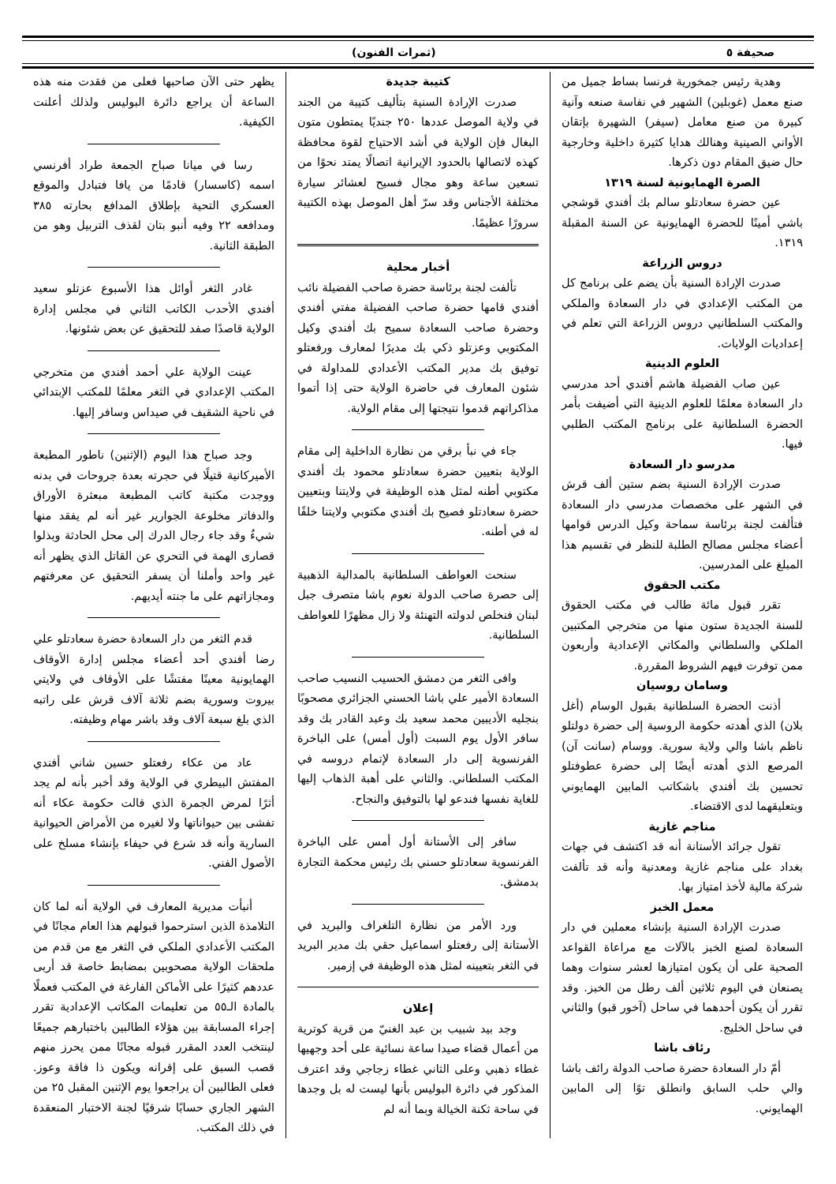صحيفة ٥ (ثمرات الفنون)
وهدية رئيس جمخورية فرنسا بساط جميل من صنع معمل (غوبلين) الشهير في نفاسة صنعه وآنية كبيرة من صنع معامل (سيفر) الشهيرة بإتقان الأواني الصينية وهنالك هدايا كثيرة داخلية وخارجية حال ضيق المقام دون ذكرها.
الصرة الهمايونية لسنة ١٣١٩
عين حضرة سعادتلو سالم بك أفندي قوشجي باشي أمينًا للحضرة الهمايونية عن السنة المقبلة ١٣١٩.
دروس الزراعة
صدرت الإرادة السنية بأن يضم على برنامج كل من المكتب الإعدادي في دار السعادة والملكي والمكتب السلطانيي دروس الزراعة التي تعلم في إعداديات الولايات.
العلوم الدينية
عين صاب الفضيلة هاشم أفندي أحد مدرسي دار السعادة معلمًا للعلوم الدينية التي أضيفت بأمر الحضرة السلطانية على برنامج المكتب الطلبي فيها.
مدرسو دار السعادة
صدرت الإرادة السنية بضم ستين ألف قرش في الشهر على مخصصات مدرسي دار السعادة فتألفت لجنة برئاسة سماحة وكيل الدرس قوامها أعضاء مجلس مصالح الطلبة للنظر في تقسيم هذا المبلغ على المدرسين.
مكتب الحقوق
تقرر قبول مائة طالب في مكتب الحقوق للسنة الجديدة ستون منها من متخرجي المكتبين الملكي والسلطاني والمكاتي الإعدادية وأربعون ممن توفرت فيهم الشروط المقررة.
وسامان روسيان
أذنت الحضرة السلطانية بقبول الوسام (أغل بلان) الذي أهدته حكومة الروسية إلى حضرة دولتلو ناظم باشا والي ولاية سورية. ووسام (سانت آن) المرصع الذي أهدته أيضًا إلى حضرة عطوفتلو تحسين بك أفندي باشكاتب المابين الهمايوني وبتعليقهما لدى الاقتضاء.
مناجم غازية
تقول جرائد الأستانة أنه قد اكتشف في جهات بغداد على مناجم غازية ومعدنية وأنه قد تألفت شركة مالية لأخذ امتياز بها.
معمل الخبز
صدرت الإرادة السنية بإنشاء معملين في دار السعادة لصنع الخبز بالآلات مع مراعاة القواعد الصحية على أن يكون امتيازها لعشر سنوات وهما يصنعان في اليوم ثلاثين ألف رطل من الخبز. وقد تقرر أن يكون أحدهما في ساحل (آخور قبو) والثاني في ساحل الخليج.
رئاف باشا
أمّ دار السعادة حضرة صاحب الدولة رائف باشا والي حلب السابق وانطلق توًا إلى المابين الهمايوني.
كتيبة جديدة
صدرت الإرادة السنية بتأليف كتيبة من الجند في ولاية الموصل عددها ٢٥٠ جنديًا يمتطون متون البغال فإن الولاية في أشد الاحتياج لقوة محافظة كهذه لاتصالها بالحدود الإيرانية اتصالًا يمتد نحوًا من تسعين ساعة وهو مجال فسيح لعشائر سيارة مختلفة الأجناس وقد سرّ أهل الموصل بهذه الكتيبة سرورًا عظيمًا.
أخبار محلية
تألفت لجنة برئاسة حضرة صاحب الفضيلة نائب أفندي قامها حضرة صاحب الفضيلة مفتي أفندي وحضرة صاحب السعادة سميح بك أفندي وكيل المكتوبي وعزتلو ذكي بك مديرًا لمعارف ورفعتلو توفيق بك مدير المكتب الأعدادي للمداولة في شئون المعارف في حاضرة الولاية حتى إذا أتموا مذاكراتهم قدموا نتيجتها إلى مقام الولاية.
جاء في نبأ برقي من نظارة الداخلية إلى مقام الولاية بتعيين حضرة سعادتلو محمود بك أفندي مكتوبي أطنه لمثل هذه الوظيفة في ولايتنا وبتعيين حضرة سعادتلو فصيح بك أفندي مكتوبي ولايتنا خلفًا له في أطنه.
سنحت العواطف السلطانية بالمدالية الذهبية إلى حصرة صاحب الدولة نعوم باشا متصرف جبل لبنان فنخلص لدولته التهنئة ولا زال مظهرًا للعواطف السلطانية.
وافى الثغر من دمشق الحسيب النسيب صاحب السعادة الأمير علي باشا الحسني الجزائري مصحوبًا بنجليه الأديبين محمد سعيد بك وعبد القادر بك وقد سافر الأول يوم السبت (أول أمس) على الباخرة الفرنسوية إلى دار السعادة لإتمام دروسه في المكتب السلطاني. والثاني على أهبة الذهاب إليها للغاية نفسها فندعو لها بالتوفيق والنجاح.
سافر إلى الأستانة أول أمس على الباخرة الفرنسوية سعادتلو حسني بك رئيس محكمة التجارة بدمشق.
ورد الأمر من نظارة التلغراف والبريد في الأستانة إلى رفعتلو اسماعيل حقي بك مدير البريد في الثغر بتعيينه لمثل هذه الوظيفة في إزمير.
إعلان
وجد بيد شبيب بن عبد الغنيّ من قرية كوترية من أعمال قضاء صيدا ساعة نسائية على أحد وجهيها غطاء ذهبي وعلى الثاني غطاء زجاجي وقد اعترف المذكور في دائرة البوليس بأنها ليست له بل وجدها في ساحة ثكنة الخيالة وبما أنه لم
يظهر حتى الآن صاحبها فعلى من فقدت منه هذه الساعة أن يراجع دائرة البوليس ولذلك أعلنت الكيفية.
رسا في ميانا صباح الجمعة طراد أفرنسي اسمه (كاسسار) قادمًا من يافا فتبادل والموقع العسكري التحية بإطلاق المدافع بحارته ٣٨٥ ومدافعه ٢٢ وفيه أنبو بتان لقذف التربيل وهو من الطبقة الثانية.
غادر الثغر أوائل هذا الأسبوع عزتلو سعيد أفندي الأحدب الكاتب الثاني في مجلس إدارة الولاية قاصدًا صفد للتحقيق عن بعض شئونها.
عينت الولاية علي أحمد أفندي من متخرجي المكتب الإعدادي في الثغر معلمًا للمكتب الإبتدائي في ناحية الشقيف في صيداس وسافر إليها.
وجد صباح هذا اليوم (الإثنين) ناطور المطبعة الأميركانية قتيلًا في حجرته بعدة جروحات في بدنه ووجدت مكتبة كاتب المطبعة مبعثرة الأوراق والدفاتر مخلوعة الجوارير غير أنه لم يفقد منها شيءٌ وقد جاء رجال الدرك إلى محل الحادثة وبذلوا قصارى الهمة في التحري عن القاتل الذي يظهر أنه غير واحد وأملنا أن يسفر التحقيق عن معرفتهم ومجازاتهم على ما جنته أيديهم.
قدم الثغر من دار السعادة حضرة سعادتلو علي رضا أفندي أحد أعضاء مجلس إدارة الأوقاف الهمايونية معينًا مفتشًا على الأوقاف في ولايتي بيروت وسورية بضم ثلاثة آلاف قرش على راتبه الذي بلغ سبعة آلاف وقد باشر مهام وظيفته.
عاد من عكاء رفعتلو حسين شاني أفندي المفتش البيطري في الولاية وقد أخبر بأنه لم يجد أثرًا لمرض الجمرة الذي قالت حكومة عكاء أنه تفشى بين حيواناتها ولا لغيره من الأمراض الحيوانية السارية وأنه قد شرع في حيفاء بإنشاء مسلخ على الأصول الفني.
أنبأت مديرية المعارف في الولاية أنه لما كان التلامذة الذين استرحموا قبولهم هذا العام مجانًا في المكتب الأعدادي الملكي في الثغر مع من قدم من ملحقات الولاية مصحوبين بمضابط خاصة قد أربى عددهم كثيرًا على الأماكن الفارغة في المكتب فعملًا بالمادة الـ٥٥ من تعليمات المكاتب الإعدادية تقرر إجراء المسابقة بين هؤلاء الطالبين باختبارهم جميعًا لينتخب العدد المقرر قبوله مجانًا ممن يحرز منهم قصب السبق على إقرانه ويكون ذا فاقة وعوز. فعلى الطالبين أن يراجعوا يوم الإثنين المقبل ٢٥ من الشهر الجاري حسابًا شرقيًا لجنة الاختبار المنعقدة في ذلك المكتب.